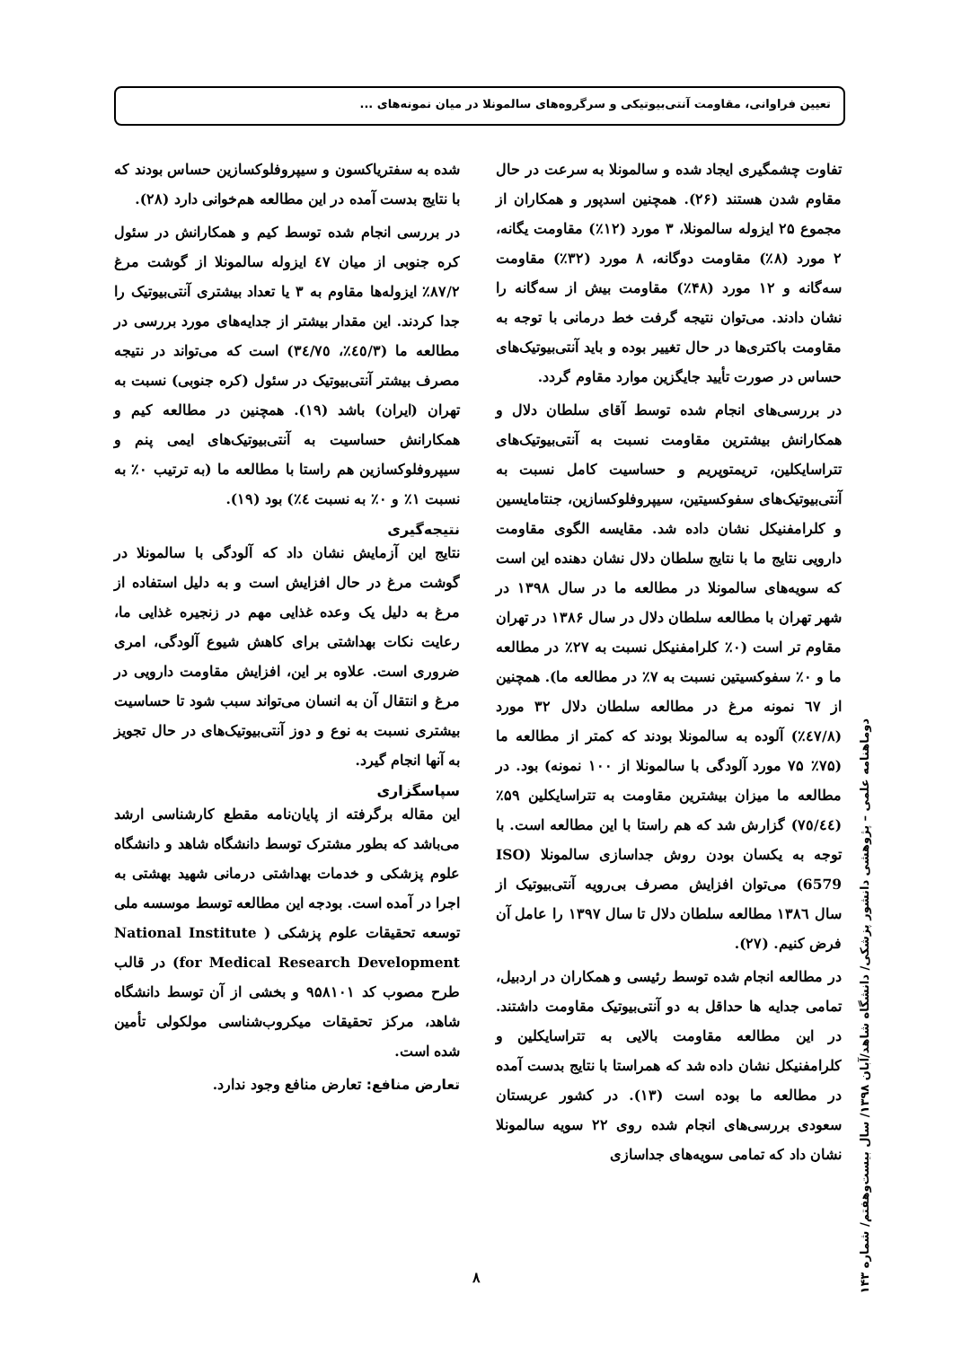تعیین فراوانی، مقاومت آنتی‌بیوتیکی و سرگروه‌های سالمونلا در میان نمونه‌های ...
تفاوت چشمگیری ایجاد شده و سالمونلا به سرعت در حال مقاوم شدن هستند (۲۶). همچنین اسدپور و همکاران از مجموع ۲۵ ایزوله سالمونلا، ۳ مورد (۱۲٪) مقاومت یگانه، ۲ مورد (۸٪) مقاومت دوگانه، ۸ مورد (۳۲٪) مقاومت سه‌گانه و ۱۲ مورد (۴۸٪) مقاومت بیش از سه‌گانه را نشان دادند. می‌توان نتیجه گرفت خط درمانی با توجه به مقاومت باکتری‌ها در حال تغییر بوده و باید آنتی‌بیوتیک‌های حساس در صورت تأیید جایگزین موارد مقاوم گردد.
در بررسی‌های انجام شده توسط آقای سلطان دلال و همکارانش بیشترین مقاومت نسبت به آنتی‌بیوتیک‌های تتراسایکلین، تریمتوپریم و حساسیت کامل نسبت به آنتی‌بیوتیک‌های سفوکسیتین، سیپروفلوکسازین، جنتامایسین و کلرامفنیکل نشان داده شد. مقایسه الگوی مقاومت دارویی نتایج ما با نتایج سلطان دلال نشان دهنده این است که سویه‌های سالمونلا در مطالعه ما در سال ۱۳۹۸ در شهر تهران با مطالعه سلطان دلال در سال ۱۳۸۶ در تهران مقاوم تر است (۰٪ کلرامفنیکل نسبت به ۲۷٪ در مطالعه ما و ۰٪ سفوکسیتین نسبت به ۷٪ در مطالعه ما). همچنین از ٦٧ نمونه مرغ در مطالعه سلطان دلال ۳۲ مورد (٤٧/٨٪) آلوده به سالمونلا بودند که کمتر از مطالعه ما (۷۵٪ ۷۵ مورد آلودگی با سالمونلا از ۱۰۰ نمونه) بود. در مطالعه ما میزان بیشترین مقاومت به تتراسایکلین ۵۹٪ (٧٥/٤٤) گزارش شد که هم راستا با این مطالعه است. با توجه به یکسان بودن روش جداسازی سالمونلا (ISO 6579) می‌توان افزایش مصرف بی‌رویه آنتی‌بیوتیک از سال ۱۳۸٦ مطالعه سلطان دلال تا سال ۱۳۹۷ را عامل آن فرض کنیم. (۲۷).
در مطالعه انجام شده توسط رئیسی و همکاران در اردبیل، تمامی جدایه ها حداقل به دو آنتی‌بیوتیک مقاومت داشتند. در این مطالعه مقاومت بالایی به تتراسایکلین و کلرامفنیکل نشان داده شد که همراستا با نتایج بدست آمده در مطالعه ما بوده است (۱۳). در کشور عربستان سعودی بررسی‌های انجام شده روی ۲۲ سویه سالمونلا نشان داد که تمامی سویه‌های جداسازی
شده به سفتریاکسون و سیپروفلوکسازین حساس بودند که با نتایج بدست آمده در این مطالعه هم‌خوانی دارد (۲۸).
در بررسی انجام شده توسط کیم و همکارانش در سئول کره جنوبی از میان ٤٧ ایزوله سالمونلا از گوشت مرغ ۸۷/۲٪ ایزوله‌ها مقاوم به ۳ یا تعداد بیشتری آنتی‌بیوتیک را جدا کردند. این مقدار بیشتر از جدایه‌های مورد بررسی در مطالعه ما (٤٥/۳٪، ٣٤/٧٥) است که می‌تواند در نتیجه مصرف بیشتر آنتی‌بیوتیک در سئول (کره جنوبی) نسبت به تهران (ایران) باشد (۱۹). همچنین در مطالعه کیم و همکارانش حساسیت به آنتی‌بیوتیک‌های ایمی پنم و سیپروفلوکسازین هم راستا با مطالعه ما (به ترتیب ۰٪ به نسبت ۱٪ و ۰٪ به نسبت ٤٪) بود (۱۹).
نتیجه‌گیری
نتایج این آزمایش نشان داد که آلودگی با سالمونلا در گوشت مرغ در حال افزایش است و به دلیل استفاده از مرغ به دلیل یک وعده غذایی مهم در زنجیره غذایی ما، رعایت نکات بهداشتی برای کاهش شیوع آلودگی، امری ضروری است. علاوه بر این، افزایش مقاومت دارویی در مرغ و انتقال آن به انسان می‌تواند سبب شود تا حساسیت بیشتری نسبت به نوع و دوز آنتی‌بیوتیک‌های در حال تجویز به آنها انجام گیرد.
سپاسگزاری
این مقاله برگرفته از پایان‌نامه مقطع کارشناسی ارشد می‌باشد که بطور مشترک توسط دانشگاه شاهد و دانشگاه علوم پزشکی و خدمات بهداشتی درمانی شهید بهشتی به اجرا در آمده است. بودجه این مطالعه توسط موسسه ملی توسعه تحقیقات علوم پزشکی ( National Institute for Medical Research Development) در قالب طرح مصوب کد ۹۵۸۱۰۱ و بخشی از آن توسط دانشگاه شاهد، مرکز تحقیقات میکروب‌شناسی مولکولی تأمین شده است.
تعارض منافع: تعارض منافع وجود ندارد.
دوماهنامه علمی – پژوهشی دانشور پزشکی/ دانشگاه شاهد/آبان ۱۳۹۸/ سال بیست‌وهفتم/ شماره ۱۴۳
۸